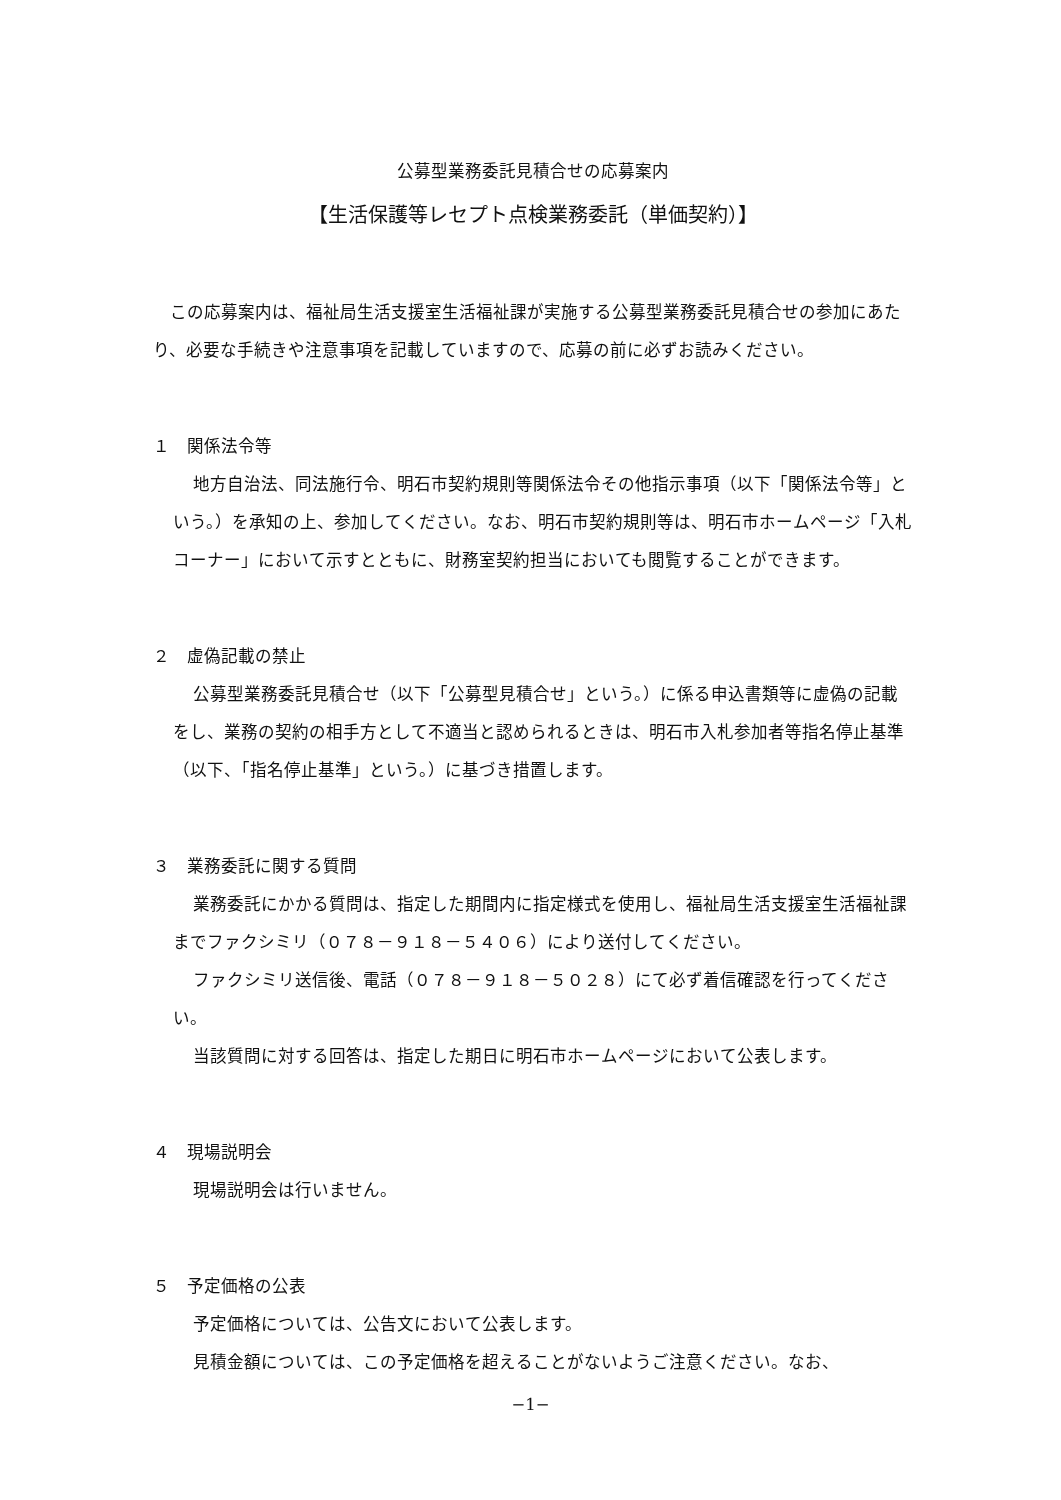公募型業務委託見積合せの応募案内
【生活保護等レセプト点検業務委託（単価契約）】
この応募案内は、福祉局生活支援室生活福祉課が実施する公募型業務委託見積合せの参加にあたり、必要な手続きや注意事項を記載していますので、応募の前に必ずお読みください。
１　関係法令等
地方自治法、同法施行令、明石市契約規則等関係法令その他指示事項（以下「関係法令等」という。）を承知の上、参加してください。なお、明石市契約規則等は、明石市ホームページ「入札コーナー」において示すとともに、財務室契約担当においても閲覧することができます。
２　虚偽記載の禁止
公募型業務委託見積合せ（以下「公募型見積合せ」という。）に係る申込書類等に虚偽の記載をし、業務の契約の相手方として不適当と認められるときは、明石市入札参加者等指名停止基準（以下、「指名停止基準」という。）に基づき措置します。
３　業務委託に関する質問
業務委託にかかる質問は、指定した期間内に指定様式を使用し、福祉局生活支援室生活福祉課までファクシミリ（０７８－９１８－５４０６）により送付してください。
ファクシミリ送信後、電話（０７８－９１８－５０２８）にて必ず着信確認を行ってください。
当該質問に対する回答は、指定した期日に明石市ホームページにおいて公表します。
４　現場説明会
現場説明会は行いません。
５　予定価格の公表
予定価格については、公告文において公表します。
見積金額については、この予定価格を超えることがないようご注意ください。なお、
−1−